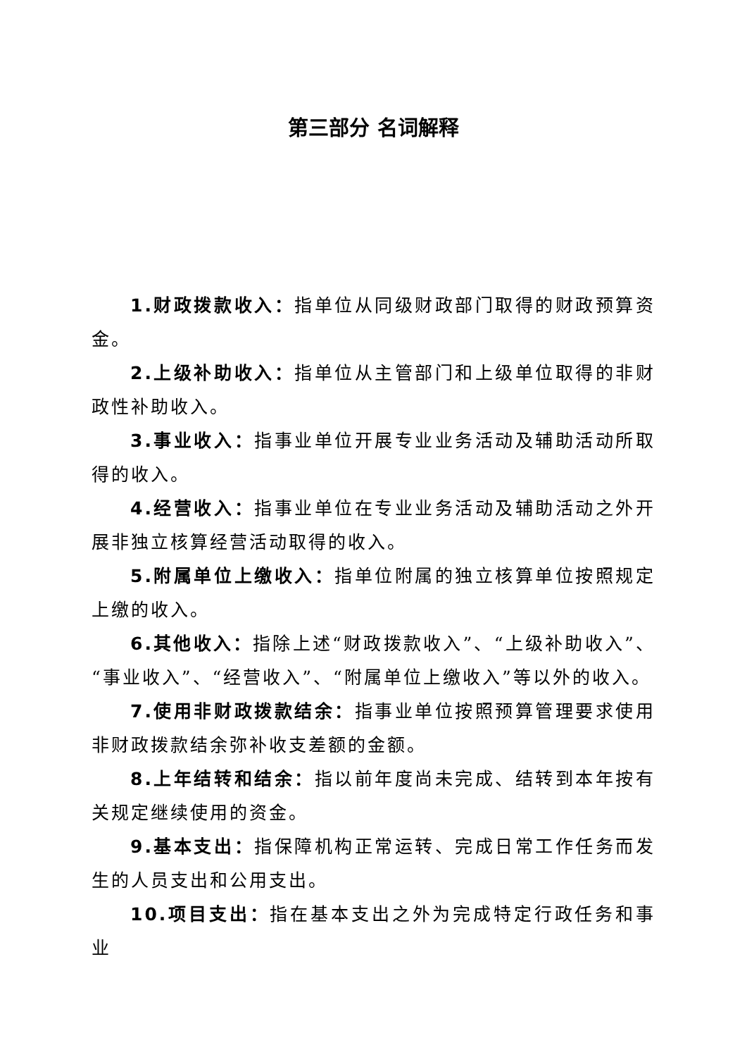第三部分 名词解释
1.财政拨款收入：指单位从同级财政部门取得的财政预算资金。
2.上级补助收入：指单位从主管部门和上级单位取得的非财政性补助收入。
3.事业收入：指事业单位开展专业业务活动及辅助活动所取得的收入。
4.经营收入：指事业单位在专业业务活动及辅助活动之外开展非独立核算经营活动取得的收入。
5.附属单位上缴收入：指单位附属的独立核算单位按照规定上缴的收入。
6.其他收入：指除上述“财政拨款收入”、“上级补助收入”、“事业收入”、“经营收入”、“附属单位上缴收入”等以外的收入。
7.使用非财政拨款结余：指事业单位按照预算管理要求使用非财政拨款结余弥补收支差额的金额。
8.上年结转和结余：指以前年度尚未完成、结转到本年按有关规定继续使用的资金。
9.基本支出：指保障机构正常运转、完成日常工作任务而发生的人员支出和公用支出。
10.项目支出：指在基本支出之外为完成特定行政任务和事业